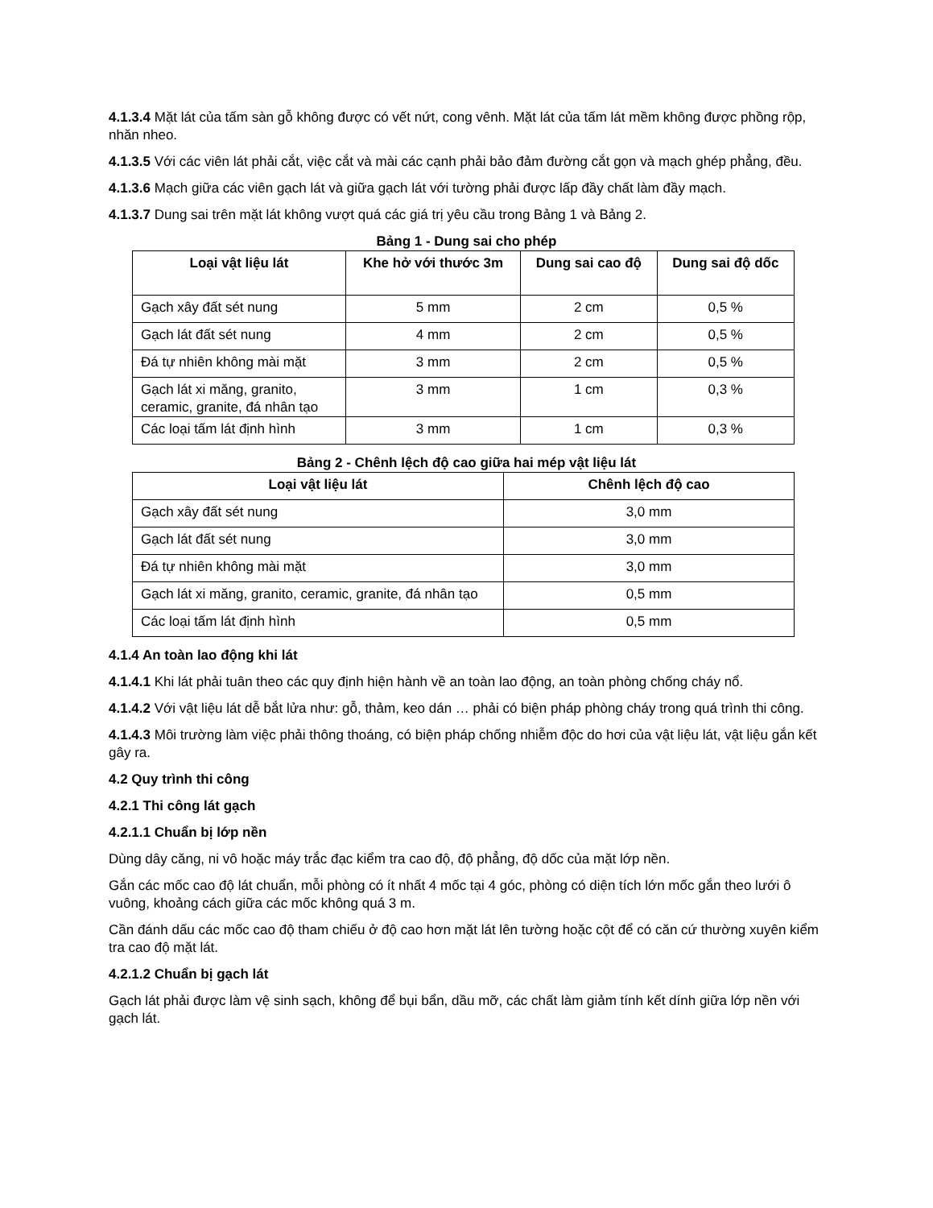4.1.3.4 Mặt lát của tấm sàn gỗ không được có vết nứt, cong vênh. Mặt lát của tấm lát mềm không được phồng rộp, nhăn nheo.
4.1.3.5 Với các viên lát phải cắt, việc cắt và mài các cạnh phải bảo đảm đường cắt gọn và mạch ghép phẳng, đều.
4.1.3.6 Mạch giữa các viên gạch lát và giữa gạch lát với tường phải được lấp đầy chất làm đầy mạch.
4.1.3.7 Dung sai trên mặt lát không vượt quá các giá trị yêu cầu trong Bảng 1 và Bảng 2.
Bảng 1 - Dung sai cho phép
| Loại vật liệu lát | Khe hở với thước 3m | Dung sai cao độ | Dung sai độ dốc |
| --- | --- | --- | --- |
| Gạch xây đất sét nung | 5 mm | 2 cm | 0,5 % |
| Gạch lát đất sét nung | 4 mm | 2 cm | 0,5 % |
| Đá tự nhiên không mài mặt | 3 mm | 2 cm | 0,5 % |
| Gạch lát xi măng, granito, ceramic, granite, đá nhân tạo | 3 mm | 1 cm | 0,3 % |
| Các loại tấm lát định hình | 3 mm | 1 cm | 0,3 % |
Bảng 2 - Chênh lệch độ cao giữa hai mép vật liệu lát
| Loại vật liệu lát | Chênh lệch độ cao |
| --- | --- |
| Gạch xây đất sét nung | 3,0 mm |
| Gạch lát đất sét nung | 3,0 mm |
| Đá tự nhiên không mài mặt | 3,0 mm |
| Gạch lát xi măng, granito, ceramic, granite, đá nhân tạo | 0,5 mm |
| Các loại tấm lát định hình | 0,5 mm |
4.1.4 An toàn lao động khi lát
4.1.4.1 Khi lát phải tuân theo các quy định hiện hành về an toàn lao động, an toàn phòng chống cháy nổ.
4.1.4.2 Với vật liệu lát dễ bắt lửa như: gỗ, thảm, keo dán … phải có biện pháp phòng cháy trong quá trình thi công.
4.1.4.3 Môi trường làm việc phải thông thoáng, có biện pháp chống nhiễm độc do hơi của vật liệu lát, vật liệu gắn kết gây ra.
4.2 Quy trình thi công
4.2.1 Thi công lát gạch
4.2.1.1 Chuẩn bị lớp nền
Dùng dây căng, ni vô hoặc máy trắc đạc kiểm tra cao độ, độ phẳng, độ dốc của mặt lớp nền.
Gắn các mốc cao độ lát chuẩn, mỗi phòng có ít nhất 4 mốc tại 4 góc, phòng có diện tích lớn mốc gắn theo lưới ô vuông, khoảng cách giữa các mốc không quá 3 m.
Cần đánh dấu các mốc cao độ tham chiếu ở độ cao hơn mặt lát lên tường hoặc cột để có căn cứ thường xuyên kiểm tra cao độ mặt lát.
4.2.1.2 Chuẩn bị gạch lát
Gạch lát phải được làm vệ sinh sạch, không để bụi bẩn, dầu mỡ, các chất làm giảm tính kết dính giữa lớp nền với gạch lát.